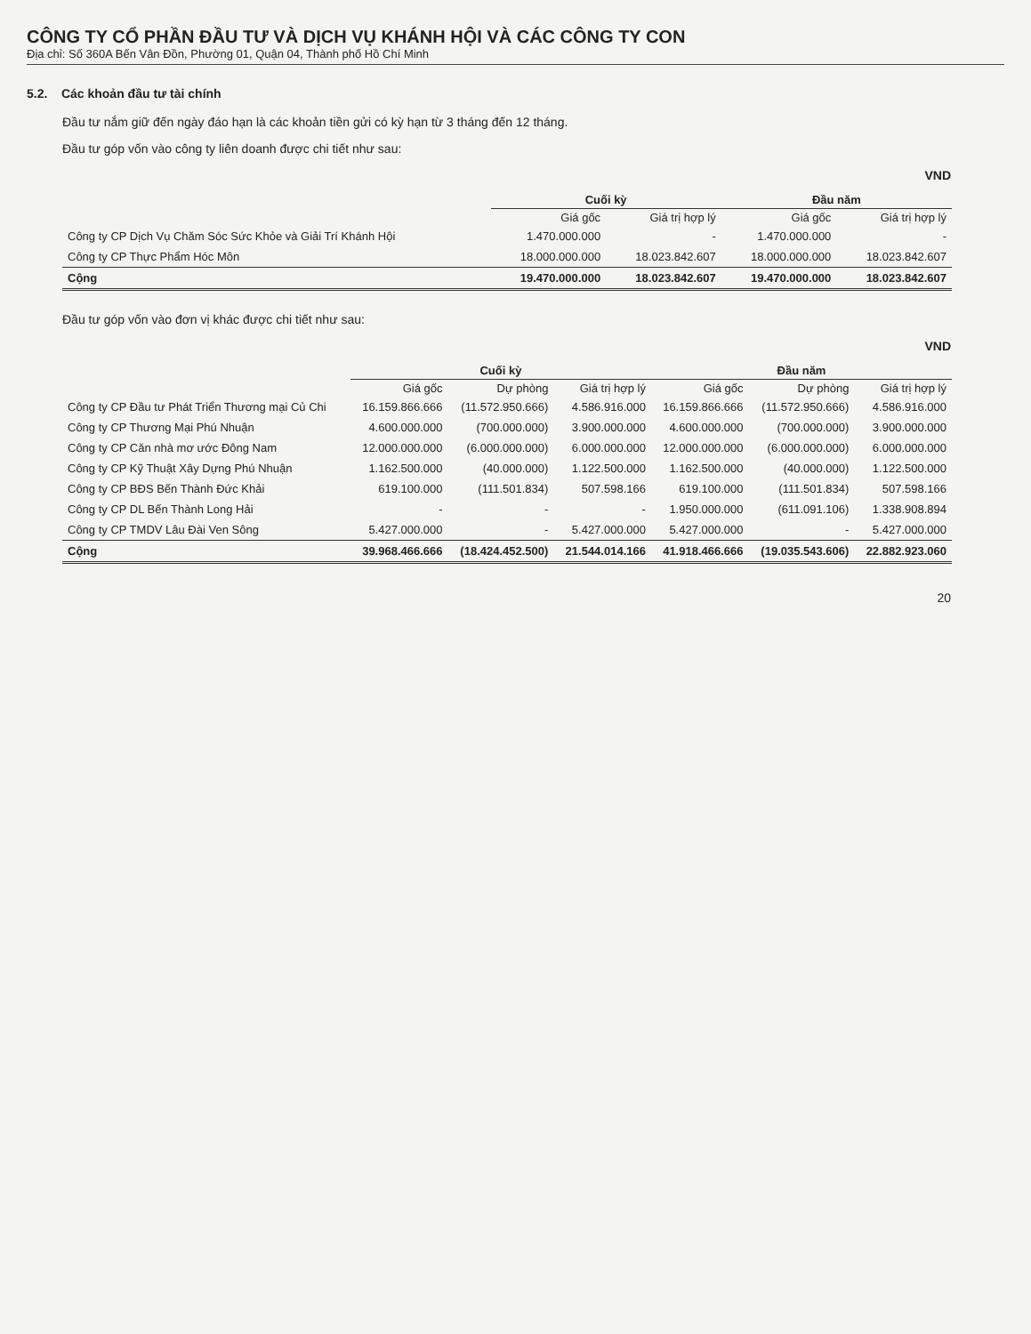CÔNG TY CỔ PHẦN ĐẦU TƯ VÀ DỊCH VỤ KHÁNH HỘI VÀ CÁC CÔNG TY CON
Địa chỉ: Số 360A Bến Vân Đồn, Phường 01, Quận 04, Thành phố Hồ Chí Minh
5.2. Các khoản đầu tư tài chính
Đầu tư nắm giữ đến ngày đáo hạn là các khoản tiền gửi có kỳ hạn từ 3 tháng đến 12 tháng.
Đầu tư góp vốn vào công ty liên doanh được chi tiết như sau:
VND
| | Cuối kỳ | | Đầu năm | |
| --- | --- | --- | --- | --- |
| | Giá gốc | Giá trị hợp lý | Giá gốc | Giá trị hợp lý |
| Công ty CP Dịch Vụ Chăm Sóc Sức Khỏe và Giải Trí Khánh Hội | 1.470.000.000 | - | 1.470.000.000 | - |
| Công ty CP Thực Phẩm Hóc Môn | 18.000.000.000 | 18.023.842.607 | 18.000.000.000 | 18.023.842.607 |
| Cộng | 19.470.000.000 | 18.023.842.607 | 19.470.000.000 | 18.023.842.607 |
Đầu tư góp vốn vào đơn vị khác được chi tiết như sau:
VND
| | Cuối kỳ | | | Đầu năm | | |
| --- | --- | --- | --- | --- | --- | --- |
| | Giá gốc | Dự phòng | Giá trị hợp lý | Giá gốc | Dự phòng | Giá trị hợp lý |
| Công ty CP Đầu tư Phát Triển Thương mại Củ Chi | 16.159.866.666 | (11.572.950.666) | 4.586.916.000 | 16.159.866.666 | (11.572.950.666) | 4.586.916.000 |
| Công ty CP Thương Mại Phú Nhuận | 4.600.000.000 | (700.000.000) | 3.900.000.000 | 4.600.000.000 | (700.000.000) | 3.900.000.000 |
| Công ty CP Căn nhà mơ ước Đông Nam | 12.000.000.000 | (6.000.000.000) | 6.000.000.000 | 12.000.000.000 | (6.000.000.000) | 6.000.000.000 |
| Công ty CP Kỹ Thuật Xây Dựng Phú Nhuận | 1.162.500.000 | (40.000.000) | 1.122.500.000 | 1.162.500.000 | (40.000.000) | 1.122.500.000 |
| Công ty CP BĐS Bến Thành Đức Khải | 619.100.000 | (111.501.834) | 507.598.166 | 619.100.000 | (111.501.834) | 507.598.166 |
| Công ty CP DL Bến Thành Long Hải | - | - | - | 1.950.000.000 | (611.091.106) | 1.338.908.894 |
| Công ty CP TMDV Lâu Đài Ven Sông | 5.427.000.000 | - | 5.427.000.000 | 5.427.000.000 | - | 5.427.000.000 |
| Cộng | 39.968.466.666 | (18.424.452.500) | 21.544.014.166 | 41.918.466.666 | (19.035.543.606) | 22.882.923.060 |
20